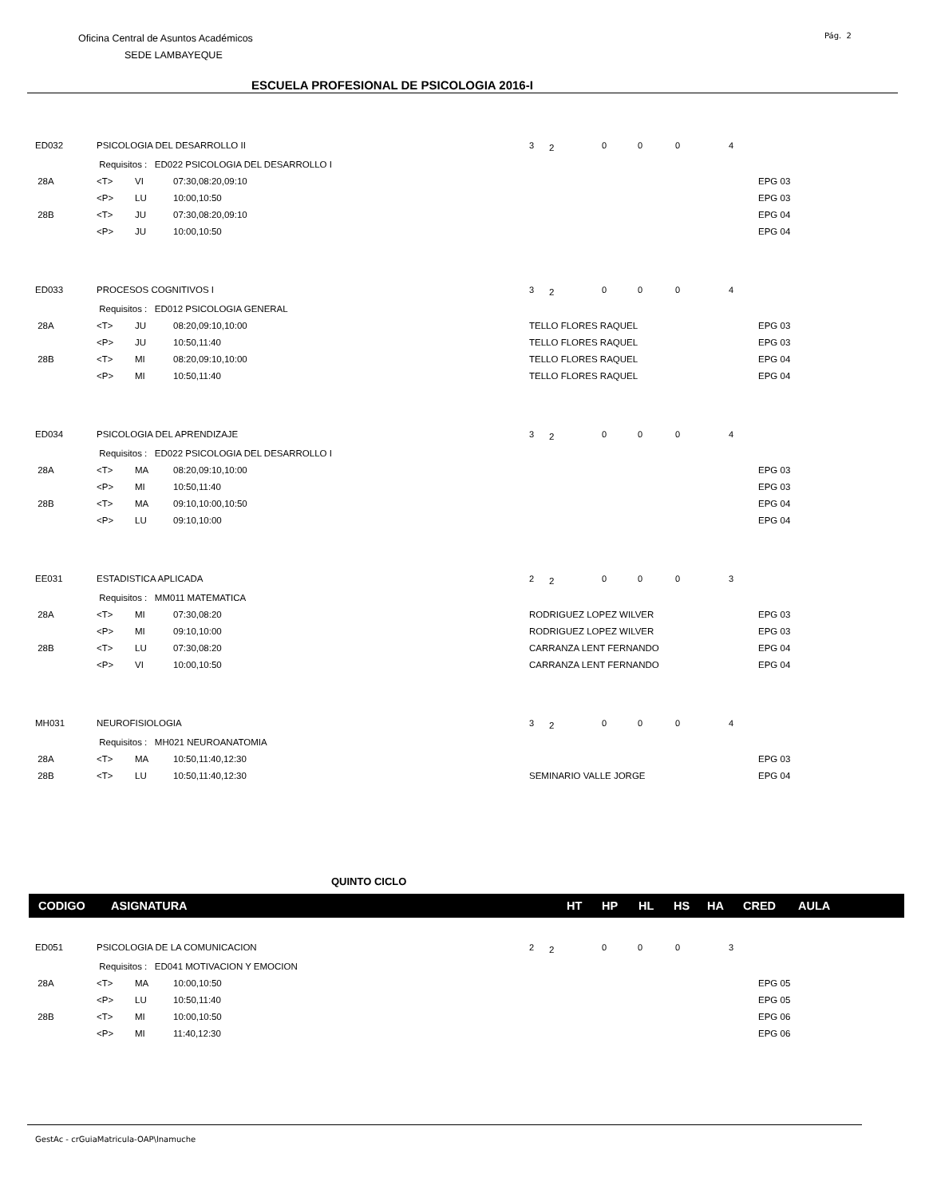Pág. 2
Oficina Central de Asuntos Académicos
SEDE LAMBAYEQUE
ESCUELA PROFESIONAL DE PSICOLOGIA 2016-I
| ED032 | PSICOLOGIA DEL DESARROLLO II | | | 3 | 2 | 0 | 0 | 0 | 4 | |
| | Requisitos : ED022 PSICOLOGIA DEL DESARROLLO I | | | | | | | | | |
| 28A | <T> | VI | 07:30,08:20,09:10 | | | | | | | EPG 03 |
| | <P> | LU | 10:00,10:50 | | | | | | | EPG 03 |
| 28B | <T> | JU | 07:30,08:20,09:10 | | | | | | | EPG 04 |
| | <P> | JU | 10:00,10:50 | | | | | | | EPG 04 |
| ED033 | PROCESOS COGNITIVOS I | | | 3 | 2 | 0 | 0 | 0 | 4 | |
| | Requisitos : ED012 PSICOLOGIA GENERAL | | | | | | | | | |
| 28A | <T> | JU | 08:20,09:10,10:00 | TELLO FLORES RAQUEL | | | | | | EPG 03 |
| | <P> | JU | 10:50,11:40 | TELLO FLORES RAQUEL | | | | | | EPG 03 |
| 28B | <T> | MI | 08:20,09:10,10:00 | TELLO FLORES RAQUEL | | | | | | EPG 04 |
| | <P> | MI | 10:50,11:40 | TELLO FLORES RAQUEL | | | | | | EPG 04 |
| ED034 | PSICOLOGIA DEL APRENDIZAJE | | | 3 | 2 | 0 | 0 | 0 | 4 | |
| | Requisitos : ED022 PSICOLOGIA DEL DESARROLLO I | | | | | | | | | |
| 28A | <T> | MA | 08:20,09:10,10:00 | | | | | | | EPG 03 |
| | <P> | MI | 10:50,11:40 | | | | | | | EPG 03 |
| 28B | <T> | MA | 09:10,10:00,10:50 | | | | | | | EPG 04 |
| | <P> | LU | 09:10,10:00 | | | | | | | EPG 04 |
| EE031 | ESTADISTICA APLICADA | | | 2 | 2 | 0 | 0 | 0 | 3 | |
| | Requisitos : MM011 MATEMATICA | | | | | | | | | |
| 28A | <T> | MI | 07:30,08:20 | RODRIGUEZ LOPEZ WILVER | | | | | | EPG 03 |
| | <P> | MI | 09:10,10:00 | RODRIGUEZ LOPEZ WILVER | | | | | | EPG 03 |
| 28B | <T> | LU | 07:30,08:20 | CARRANZA LENT FERNANDO | | | | | | EPG 04 |
| | <P> | VI | 10:00,10:50 | CARRANZA LENT FERNANDO | | | | | | EPG 04 |
| MH031 | NEUROFISIOLOGIA | | | 3 | 2 | 0 | 0 | 0 | 4 | |
| | Requisitos : MH021 NEUROANATOMIA | | | | | | | | | |
| 28A | <T> | MA | 10:50,11:40,12:30 | | | | | | | EPG 03 |
| 28B | <T> | LU | 10:50,11:40,12:30 | SEMINARIO VALLE JORGE | | | | | | EPG 04 |
QUINTO CICLO
CODIGO ASIGNATURA HT HP HL HS HA CRED AULA
| ED051 | PSICOLOGIA DE LA COMUNICACION | | | 2 | 2 | 0 | 0 | 0 | 3 | |
| | Requisitos : ED041 MOTIVACION Y EMOCION | | | | | | | | | |
| 28A | <T> | MA | 10:00,10:50 | | | | | | | EPG 05 |
| | <P> | LU | 10:50,11:40 | | | | | | | EPG 05 |
| 28B | <T> | MI | 10:00,10:50 | | | | | | | EPG 06 |
| | <P> | MI | 11:40,12:30 | | | | | | | EPG 06 |
GestAc - crGuiaMatricula-OAP\lnamuche